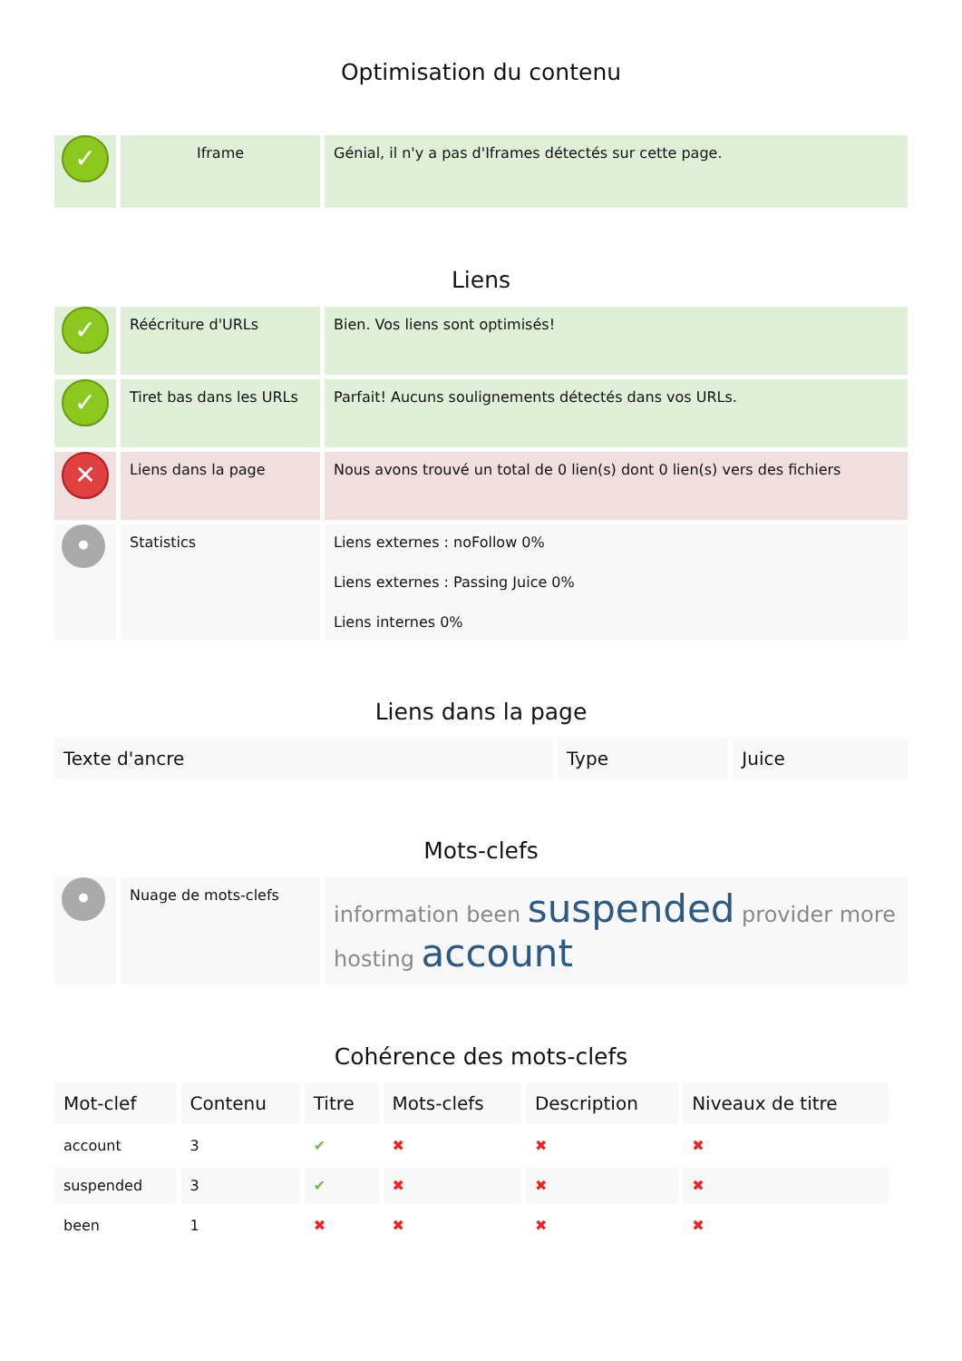Optimisation du contenu
| ✓ | Iframe | Génial, il n'y a pas d'Iframes détectés sur cette page. |
Liens
| ✓ | Réécriture d'URLs | Bien. Vos liens sont optimisés! |
| ✓ | Tiret bas dans les URLs | Parfait! Aucuns soulignements détectés dans vos URLs. |
| ✕ | Liens dans la page | Nous avons trouvé un total de 0 lien(s) dont 0 lien(s) vers des fichiers |
| • | Statistics | Liens externes : noFollow 0% Liens externes : Passing Juice 0% Liens internes 0% |
Liens dans la page
| Texte d'ancre | Type | Juice |
| --- | --- | --- |
Mots-clefs
| • | Nuage de mots-clefs | information been suspended provider more hosting account |
Cohérence des mots-clefs
| Mot-clef | Contenu | Titre | Mots-clefs | Description | Niveaux de titre |
| --- | --- | --- | --- | --- | --- |
| account | 3 | ✔ | ✖ | ✖ | ✖ |
| suspended | 3 | ✔ | ✖ | ✖ | ✖ |
| been | 1 | ✖ | ✖ | ✖ | ✖ |